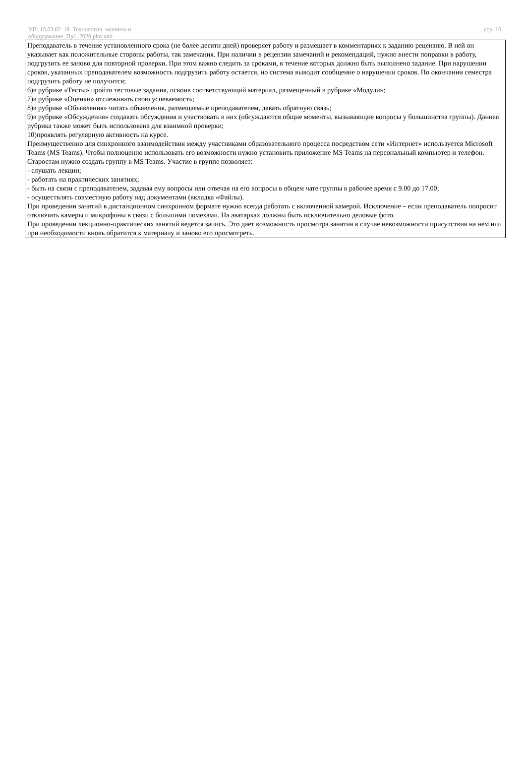УП: 15.03.02_19_Технологич. машины и
оборудование_Пр1_2020.plm.xml
стр. 16
Преподаватель в течение установленного срока (не более десяти дней) проверяет работу и размещает в комментариях к заданию рецензию. В ней он указывает как положительные стороны работы, так замечания. При наличии в рецензии замечаний и рекомендаций, нужно внести поправки в работу, подгрузить ее заново для повторной проверки. При этом важно следить за сроками, в течение которых должно быть выполнено задание. При нарушении сроков, указанных преподавателем возможность подгрузить работу остается, но система выводит сообщение о нарушении сроков. По окончании семестра подгрузить работу не получится;
6)в рубрике «Тесты» пройти тестовые задания, освоив соответствующий материал, размещенный в рубрике «Модули»;
7)в рубрике «Оценки» отслеживать свою успеваемость;
8)в рубрике «Объявления» читать объявления, размещаемые преподавателем, давать обратную связь;
9)в рубрике «Обсуждения» создавать обсуждения и участвовать в них (обсуждаются общие моменты, вызывающие вопросы у большинства группы). Данная рубрика также может быть использована для взаимной проверки;
10)проявлять регулярную активность на курсе.
Преимущественно для синхронного взаимодействия между участниками образовательного процесса посредством сети «Интернет» используется Microsoft Teams (MS Teams). Чтобы полноценно использовать его возможности нужно установить приложение MS Teams на персональный компьютер и телефон. Старостам нужно создать группу в MS Teams. Участие в группе позволяет:
- слушать лекции;
- работать на практических занятиях;
- быть на связи с преподавателем, задавая ему вопросы или отвечая на его вопросы в общем чате группы в рабочее время с 9.00 до 17.00;
- осуществлять совместную работу над документами (вкладка «Файлы).
При проведении занятий в дистанционном синхронном формате нужно всегда работать с включенной камерой. Исключение – если преподаватель попросит отключить камеры и микрофоны в связи с большими помехами. На аватарках должны быть исключительно деловые фото.
При проведении лекционно-практических занятий ведется запись. Это дает возможность просмотра занятия в случае невозможности присутствия на нем или при необходимости вновь обратится к материалу и заново его просмотреть.